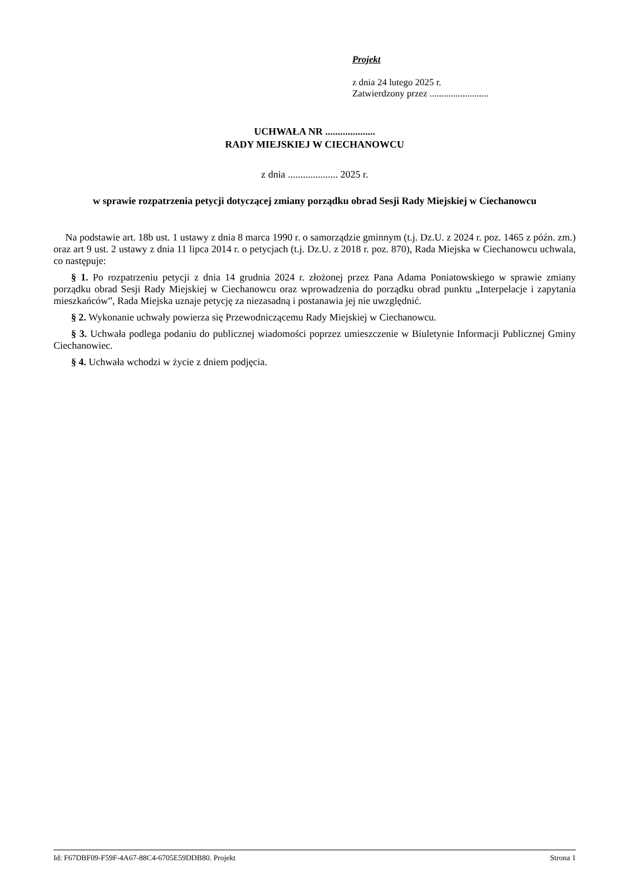Projekt
z dnia 24 lutego 2025 r.
Zatwierdzony przez .........................
UCHWAŁA NR ....................
RADY MIEJSKIEJ W CIECHANOWCU
z dnia .................... 2025 r.
w sprawie rozpatrzenia petycji dotyczącej zmiany porządku obrad Sesji Rady Miejskiej w Ciechanowcu
Na podstawie art. 18b ust. 1 ustawy z dnia 8 marca 1990 r. o samorządzie gminnym (t.j. Dz.U. z 2024 r. poz. 1465 z późn. zm.) oraz art 9 ust. 2 ustawy z dnia 11 lipca 2014 r. o petycjach (t.j. Dz.U. z 2018 r. poz. 870), Rada Miejska w Ciechanowcu uchwala, co następuje:
§ 1. Po rozpatrzeniu petycji z dnia 14 grudnia 2024 r. złożonej przez Pana Adama Poniatowskiego w sprawie zmiany porządku obrad Sesji Rady Miejskiej w Ciechanowcu oraz wprowadzenia do porządku obrad punktu „Interpelacje i zapytania mieszkańców”, Rada Miejska uznaje petycję za niezasadną i postanawia jej nie uwzględnić.
§ 2. Wykonanie uchwały powierza się Przewodniczącemu Rady Miejskiej w Ciechanowcu.
§ 3. Uchwała podlega podaniu do publicznej wiadomości poprzez umieszczenie w Biuletynie Informacji Publicznej Gminy Ciechanowiec.
§ 4. Uchwała wchodzi w życie z dniem podjęcia.
Id: F67DBF09-F59F-4A67-88C4-6705E59DDB80. Projekt Strona 1